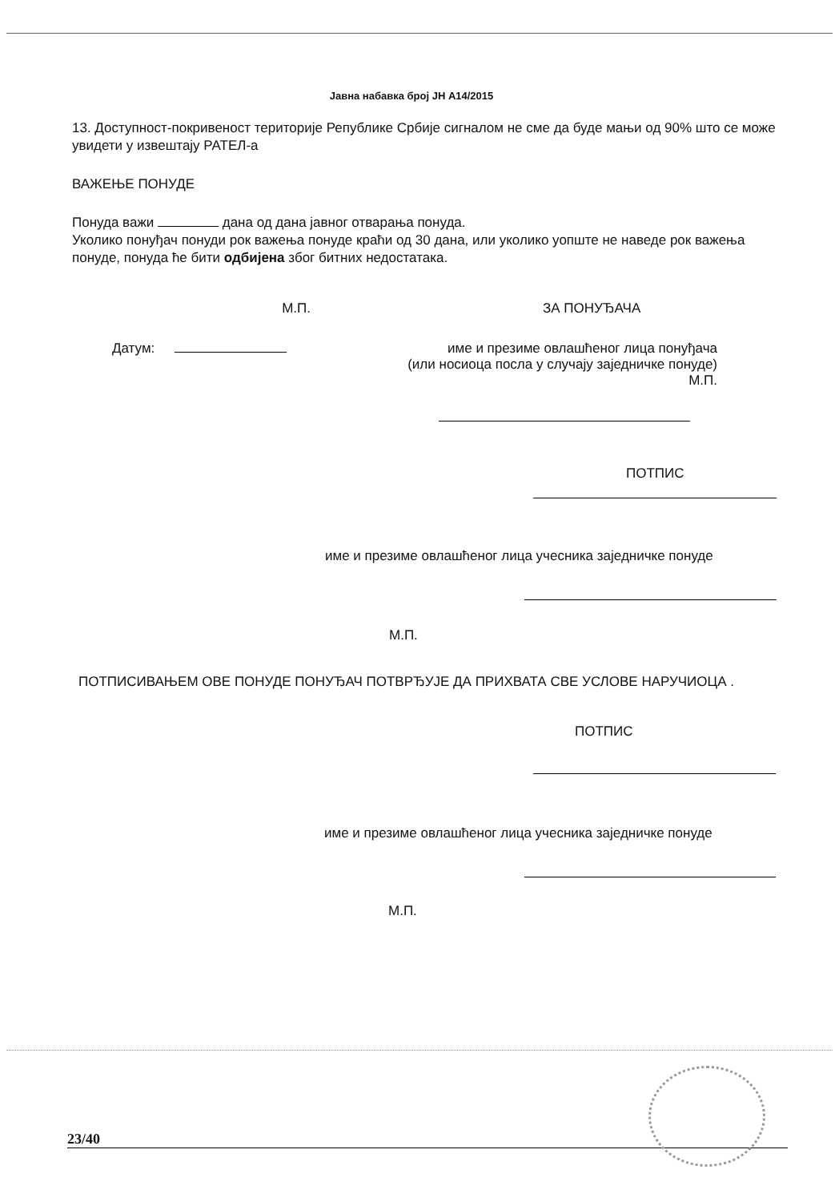Јавна набавка број ЈН А14/2015
13. Доступност-покривеност територије Републике Србије сигналом не сме да буде мањи од 90% што се може увидети у извештају РАТЕЛ-а
ВАЖЕЊЕ ПОНУДЕ
Понуда важи дана од дана јавног отварања понуда.
Уколико понуђач понуди рок важења понуде краћи од 30 дана, или уколико уопште не наведе рок важења понуде, понуда ће бити одбијена због битних недостатака.
М.П. ЗА ПОНУЂАЧА
Датум: име и презиме овлашћеног лица понуђача
(или носиоца посла у случају заједничке понуде)
М.П.
ПОТПИС
име и презиме овлашћеног лица учесника заједничке понуде
М.П.
ПОТПИСИВАЊЕМ ОВЕ ПОНУДЕ ПОНУЂАЧ ПОТВРЂУЈЕ ДА ПРИХВАТА СВЕ УСЛОВЕ НАРУЧИОЦА .
ПОТПИС
име и презиме овлашћеног лица учесника заједничке понуде
М.П.
23/40